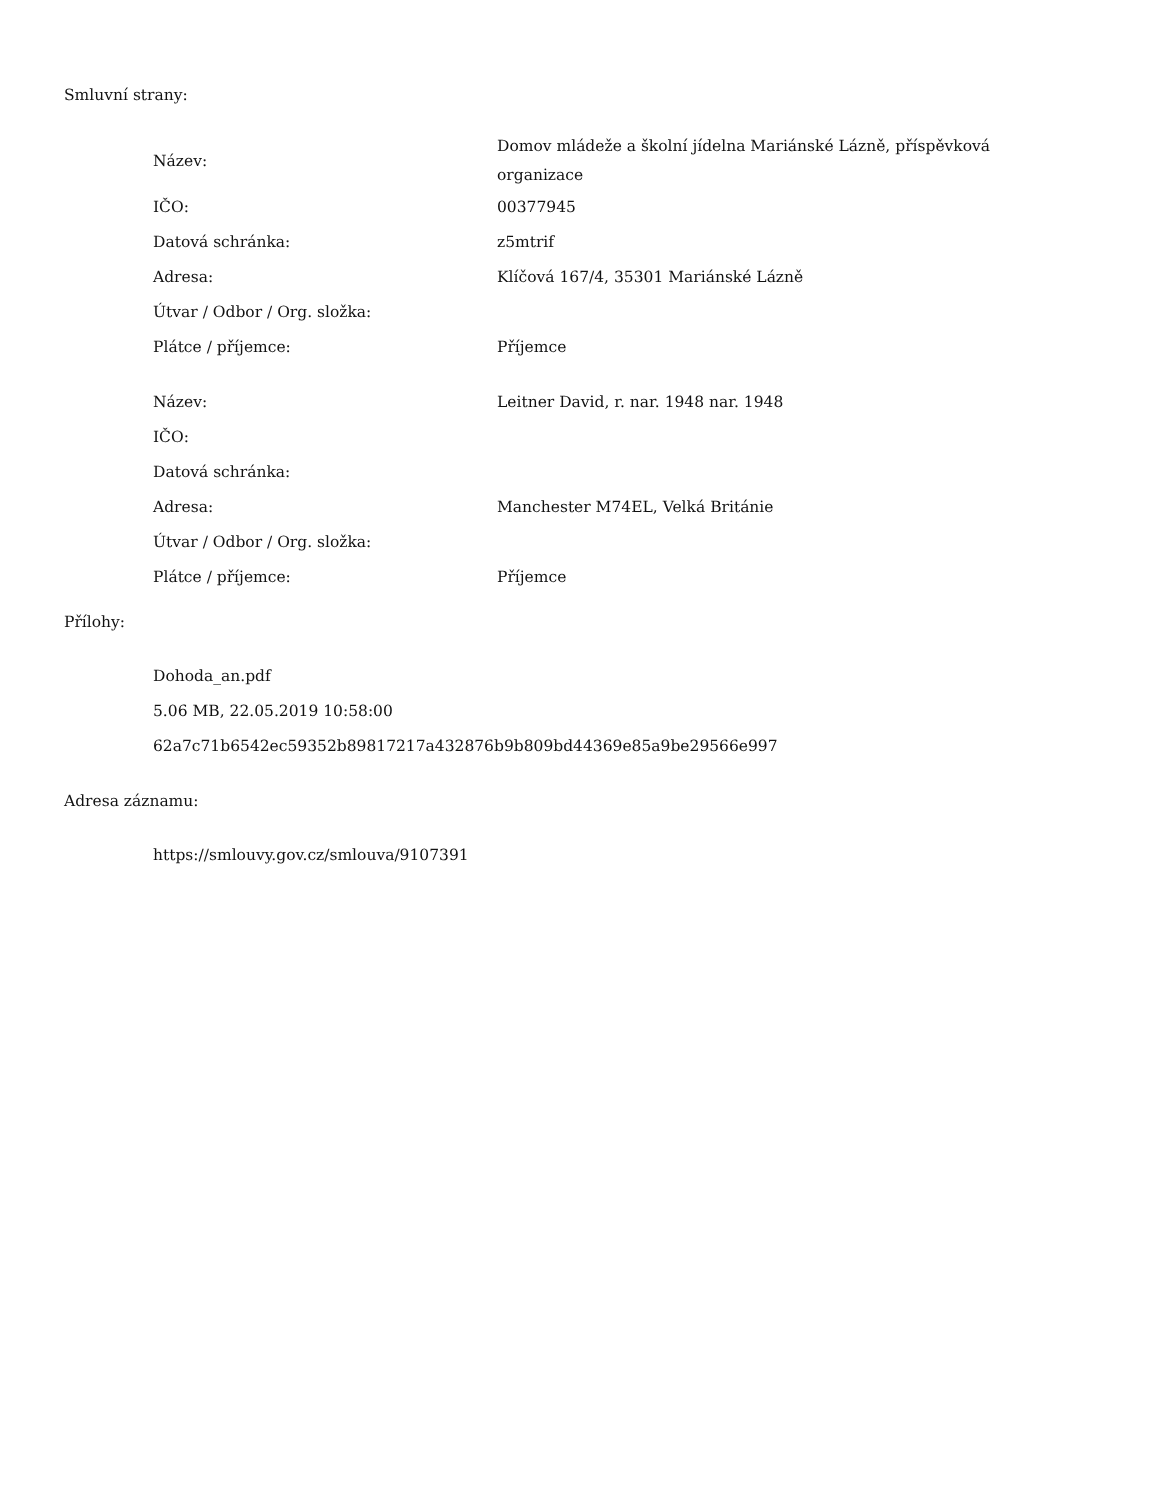Smluvní strany:
| Název: | Domov mládeže a školní jídelna Mariánské Lázně, příspěvková organizace |
| IČO: | 00377945 |
| Datová schránka: | z5mtrif |
| Adresa: | Klíčová 167/4, 35301 Mariánské Lázně |
| Útvar / Odbor / Org. složka: | |
| Plátce / příjemce: | Příjemce |
| Název: | Leitner David, r. nar. 1948 nar. 1948 |
| IČO: | |
| Datová schránka: | |
| Adresa: | Manchester M74EL, Velká Británie |
| Útvar / Odbor / Org. složka: | |
| Plátce / příjemce: | Příjemce |
Přílohy:
Dohoda_an.pdf
5.06 MB, 22.05.2019 10:58:00
62a7c71b6542ec59352b89817217a432876b9b809bd44369e85a9be29566e997
Adresa záznamu:
https://smlouvy.gov.cz/smlouva/9107391